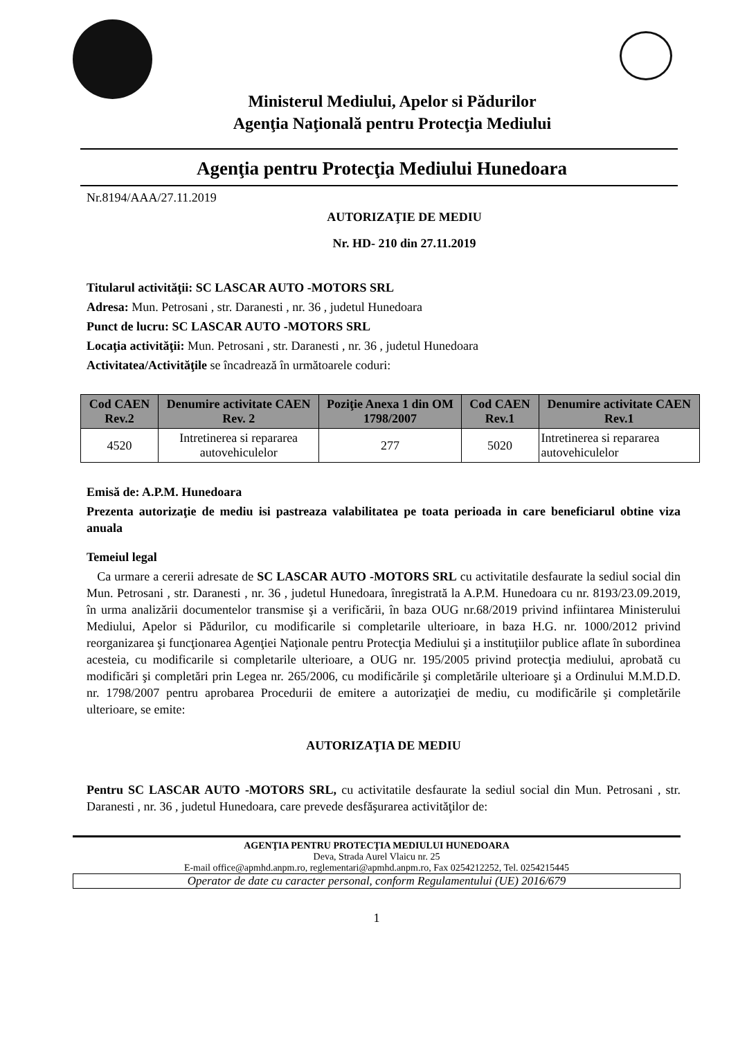Ministerul Mediului, Apelor si Pădurilor
Agenţia Naţională pentru Protecţia Mediului
Agenţia pentru Protecţia Mediului Hunedoara
Nr.8194/AAA/27.11.2019
AUTORIZAŢIE DE MEDIU
Nr. HD- 210 din 27.11.2019
Titularul activităţii: SC LASCAR AUTO -MOTORS SRL
Adresa: Mun. Petrosani , str. Daranesti , nr. 36 , judetul Hunedoara
Punct de lucru: SC LASCAR AUTO -MOTORS SRL
Locaţia activităţii: Mun. Petrosani , str. Daranesti , nr. 36 , judetul Hunedoara
Activitatea/Activităţile se încadrează în următoarele coduri:
| Cod CAEN Rev.2 | Denumire activitate CAEN Rev. 2 | Poziţie Anexa 1 din OM 1798/2007 | Cod CAEN Rev.1 | Denumire activitate CAEN Rev.1 |
| --- | --- | --- | --- | --- |
| 4520 | Intretinerea si repararea autovehiculelor | 277 | 5020 | Intretinerea si repararea autovehiculelor |
Emisă de: A.P.M. Hunedoara
Prezenta autorizaţie de mediu isi pastreaza valabilitatea pe toata perioada in care beneficiarul obtine viza anuala
Temeiul legal
Ca urmare a cererii adresate de SC LASCAR AUTO -MOTORS SRL cu activitatile desfaurate la sediul social din Mun. Petrosani , str. Daranesti , nr. 36 , judetul Hunedoara, înregistrată la A.P.M. Hunedoara cu nr. 8193/23.09.2019, în urma analizării documentelor transmise şi a verificării, în baza OUG nr.68/2019 privind infiintarea Ministerului Mediului, Apelor si Pădurilor, cu modificarile si completarile ulterioare, in baza H.G. nr. 1000/2012 privind reorganizarea şi funcţionarea Agenţiei Naţionale pentru Protecţia Mediului şi a instituţiilor publice aflate în subordinea acesteia, cu modificarile si completarile ulterioare, a OUG nr. 195/2005 privind protecţia mediului, aprobată cu modificări şi completări prin Legea nr. 265/2006, cu modificările şi completările ulterioare şi a Ordinului M.M.D.D. nr. 1798/2007 pentru aprobarea Procedurii de emitere a autorizaţiei de mediu, cu modificările şi completările ulterioare, se emite:
AUTORIZAŢIA DE MEDIU
Pentru SC LASCAR AUTO -MOTORS SRL, cu activitatile desfaurate la sediul social din Mun. Petrosani , str. Daranesti , nr. 36 , judetul Hunedoara, care prevede desfăşurarea activităţilor de:
AGENŢIA PENTRU PROTECŢIA MEDIULUI HUNEDOARA
Deva, Strada Aurel Vlaicu nr. 25
E-mail office@apmhd.anpm.ro, reglementari@apmhd.anpm.ro, Fax 0254212252, Tel. 0254215445
Operator de date cu caracter personal, conform Regulamentului (UE) 2016/679
1